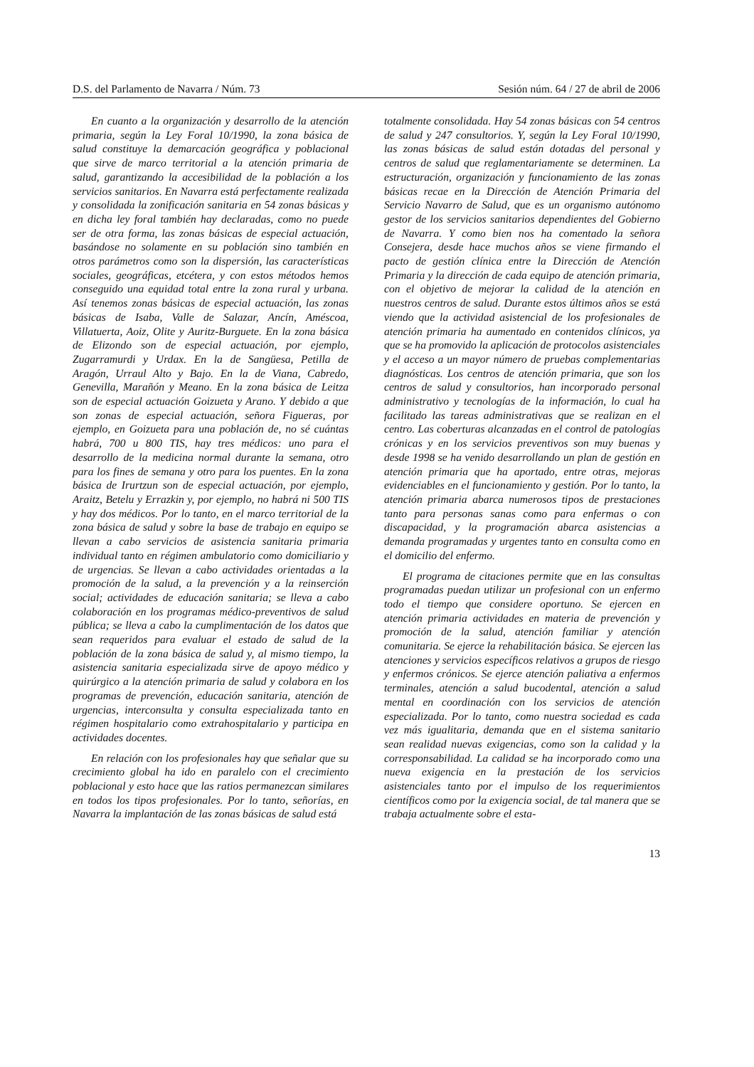D.S. del Parlamento de Navarra / Núm. 73 Sesión núm. 64 / 27 de abril de 2006
En cuanto a la organización y desarrollo de la atención primaria, según la Ley Foral 10/1990, la zona básica de salud constituye la demarcación geográfica y poblacional que sirve de marco territorial a la atención primaria de salud, garantizando la accesibilidad de la población a los servicios sanitarios. En Navarra está perfectamente realizada y consolidada la zonificación sanitaria en 54 zonas básicas y en dicha ley foral también hay declaradas, como no puede ser de otra forma, las zonas básicas de especial actuación, basándose no solamente en su población sino también en otros parámetros como son la dispersión, las características sociales, geográficas, etcétera, y con estos métodos hemos conseguido una equidad total entre la zona rural y urbana. Así tenemos zonas básicas de especial actuación, las zonas básicas de Isaba, Valle de Salazar, Ancín, Améscoa, Villatuerta, Aoiz, Olite y Auritz-Burguete. En la zona básica de Elizondo son de especial actuación, por ejemplo, Zugarramurdi y Urdax. En la de Sangüesa, Petilla de Aragón, Urraul Alto y Bajo. En la de Viana, Cabredo, Genevilla, Marañón y Meano. En la zona básica de Leitza son de especial actuación Goizueta y Arano. Y debido a que son zonas de especial actuación, señora Figueras, por ejemplo, en Goizueta para una población de, no sé cuántas habrá, 700 u 800 TIS, hay tres médicos: uno para el desarrollo de la medicina normal durante la semana, otro para los fines de semana y otro para los puentes. En la zona básica de Irurtzun son de especial actuación, por ejemplo, Araitz, Betelu y Errazkin y, por ejemplo, no habrá ni 500 TIS y hay dos médicos. Por lo tanto, en el marco territorial de la zona básica de salud y sobre la base de trabajo en equipo se llevan a cabo servicios de asistencia sanitaria primaria individual tanto en régimen ambulatorio como domiciliario y de urgencias. Se llevan a cabo actividades orientadas a la promoción de la salud, a la prevención y a la reinserción social; actividades de educación sanitaria; se lleva a cabo colaboración en los programas médico-preventivos de salud pública; se lleva a cabo la cumplimentación de los datos que sean requeridos para evaluar el estado de salud de la población de la zona básica de salud y, al mismo tiempo, la asistencia sanitaria especializada sirve de apoyo médico y quirúrgico a la atención primaria de salud y colabora en los programas de prevención, educación sanitaria, atención de urgencias, interconsulta y consulta especializada tanto en régimen hospitalario como extrahospitalario y participa en actividades docentes.
En relación con los profesionales hay que señalar que su crecimiento global ha ido en paralelo con el crecimiento poblacional y esto hace que las ratios permanezcan similares en todos los tipos profesionales. Por lo tanto, señorías, en Navarra la implantación de las zonas básicas de salud está
totalmente consolidada. Hay 54 zonas básicas con 54 centros de salud y 247 consultorios. Y, según la Ley Foral 10/1990, las zonas básicas de salud están dotadas del personal y centros de salud que reglamentariamente se determinen. La estructuración, organización y funcionamiento de las zonas básicas recae en la Dirección de Atención Primaria del Servicio Navarro de Salud, que es un organismo autónomo gestor de los servicios sanitarios dependientes del Gobierno de Navarra. Y como bien nos ha comentado la señora Consejera, desde hace muchos años se viene firmando el pacto de gestión clínica entre la Dirección de Atención Primaria y la dirección de cada equipo de atención primaria, con el objetivo de mejorar la calidad de la atención en nuestros centros de salud. Durante estos últimos años se está viendo que la actividad asistencial de los profesionales de atención primaria ha aumentado en contenidos clínicos, ya que se ha promovido la aplicación de protocolos asistenciales y el acceso a un mayor número de pruebas complementarias diagnósticas. Los centros de atención primaria, que son los centros de salud y consultorios, han incorporado personal administrativo y tecnologías de la información, lo cual ha facilitado las tareas administrativas que se realizan en el centro. Las coberturas alcanzadas en el control de patologías crónicas y en los servicios preventivos son muy buenas y desde 1998 se ha venido desarrollando un plan de gestión en atención primaria que ha aportado, entre otras, mejoras evidenciables en el funcionamiento y gestión. Por lo tanto, la atención primaria abarca numerosos tipos de prestaciones tanto para personas sanas como para enfermas o con discapacidad, y la programación abarca asistencias a demanda programadas y urgentes tanto en consulta como en el domicilio del enfermo.
El programa de citaciones permite que en las consultas programadas puedan utilizar un profesional con un enfermo todo el tiempo que considere oportuno. Se ejercen en atención primaria actividades en materia de prevención y promoción de la salud, atención familiar y atención comunitaria. Se ejerce la rehabilitación básica. Se ejercen las atenciones y servicios específicos relativos a grupos de riesgo y enfermos crónicos. Se ejerce atención paliativa a enfermos terminales, atención a salud bucodental, atención a salud mental en coordinación con los servicios de atención especializada. Por lo tanto, como nuestra sociedad es cada vez más igualitaria, demanda que en el sistema sanitario sean realidad nuevas exigencias, como son la calidad y la corresponsabilidad. La calidad se ha incorporado como una nueva exigencia en la prestación de los servicios asistenciales tanto por el impulso de los requerimientos científicos como por la exigencia social, de tal manera que se trabaja actualmente sobre el esta-
13